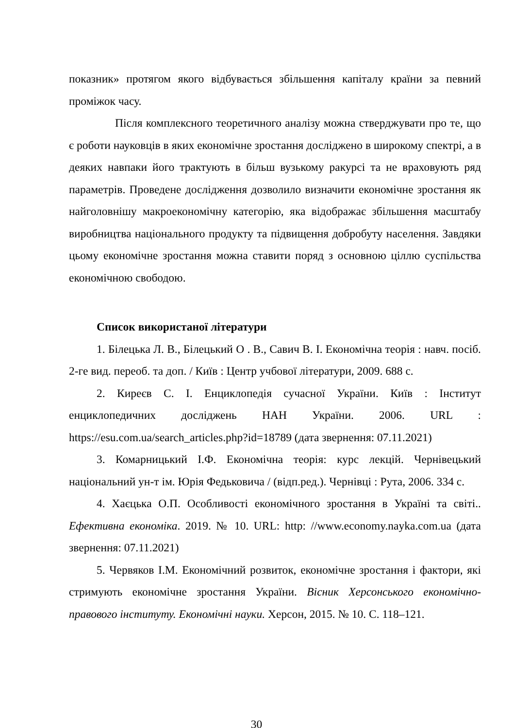показник» протягом якого відбувається збільшення капіталу країни за певний проміжок часу.
Після комплексного теоретичного аналізу можна стверджувати про те, що є роботи науковців в яких економічне зростання досліджено в широкому спектрі, а в деяких навпаки його трактують в більш вузькому ракурсі та не враховують ряд параметрів. Проведене дослідження дозволило визначити економічне зростання як найголовнішу макроекономічну категорію, яка відображає збільшення масштабу виробництва національного продукту та підвищення добробуту населення. Завдяки цьому економічне зростання можна ставити поряд з основною ціллю суспільства економічною свободою.
Список використаної літератури
1. Білецька Л. В., Білецький О . В., Савич В. І. Економічна теорія : навч. посіб. 2-ге вид. переоб. та доп. / Київ : Центр учбової літератури, 2009. 688 с.
2. Киреєв С. І. Енциклопедія сучасної України. Київ : Інститут енциклопедичних досліджень НАН України. 2006. URL : https://esu.com.ua/search_articles.php?id=18789 (дата звернення: 07.11.2021)
3. Комарницький І.Ф. Економічна теорія: курс лекцій. Чернівецький національний ун-т ім. Юрія Федьковича / (відп.ред.). Чернівці : Рута, 2006. 334 с.
4. Хаєцька О.П. Особливості економічного зростання в Україні та світі.. Ефективна економіка. 2019. № 10. URL: http: //www.economy.nayka.com.ua (дата звернення: 07.11.2021)
5. Червяков І.М. Економічний розвиток, економічне зростання і фактори, які стримують економічне зростання України. Вісник Херсонського економічно-правового інституту. Економічні науки. Херсон, 2015. № 10. С. 118–121.
30